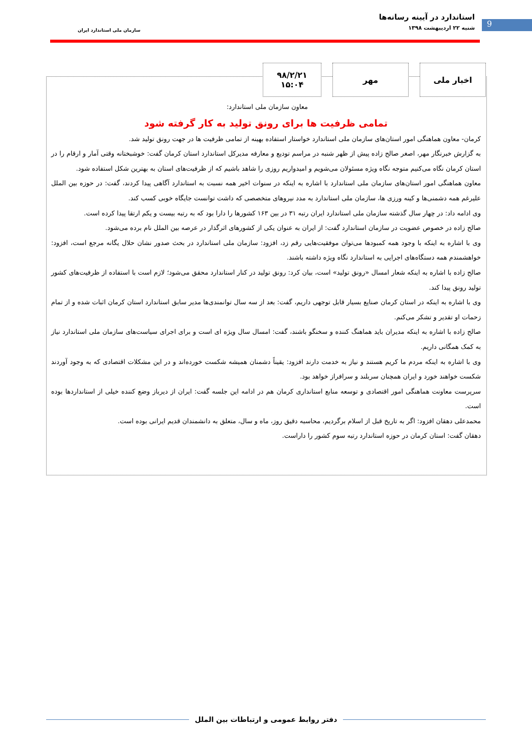9
استاندارد در آیینه رسانه‌ها
شنبه ۲۲ اردیبهشت ۱۳۹۸
سازمان ملی استاندارد ایران
اخبار ملی مهر
۹۸/۲/۲۱
۱۵:۰۴
معاون سازمان ملی استاندارد:
تمامی ظرفیت ها برای رونق تولید به کار گرفته شود
کرمان- معاون هماهنگی امور استان‌های سازمان ملی استاندارد خواستار استفاده بهینه از تمامی ظرفیت ها در جهت رونق تولید شد.
به گزارش خبرنگار مهر، اصغر صالح زاده پیش از ظهر شنبه در مراسم تودیع و معارفه مدیرکل استاندارد استان کرمان گفت: خوشبختانه وقتی آمار و ارقام را در استان کرمان نگاه می‌کنیم متوجه نگاه ویژه مسئولان می‌شویم و امیدواریم روزی را شاهد باشیم که از ظرفیت‌های استان به بهترین شکل استفاده شود.
معاون هماهنگی امور استان‌های سازمان ملی استاندارد با اشاره به اینکه در سنوات اخیر همه نسبت به استاندارد آگاهی پیدا کردند، گفت: در حوزه بین الملل علیرغم همه دشمنی‌ها و کینه ورزی ها، سازمان ملی استاندارد به مدد نیروهای متخصصی که داشت توانست جایگاه خوبی کسب کند.
وی ادامه داد: در چهار سال گذشته سازمان ملی استاندارد ایران رتبه ۳۱ در بین ۱۶۳ کشورها را دارا بود که به رتبه بیست و یکم ارتقا پیدا کرده است.
صالح زاده در خصوص عضویت در سازمان استاندارد گفت: از ایران به عنوان یکی از کشورهای اثرگذار در عرصه بین الملل نام برده می‌شود.
وی با اشاره به اینکه با وجود همه کمبودها می‌توان موفقیت‌هایی رقم زد، افزود: سازمان ملی استاندارد در بحث صدور نشان حلال یگانه مرجع است، افزود: خواهشمندم همه دستگاه‌های اجرایی به استاندارد نگاه ویژه داشته باشند.
صالح زاده با اشاره به اینکه شعار امسال «رونق تولید» است، بیان کرد: رونق تولید در کنار استاندارد محقق می‌شود؛ لازم است با استفاده از ظرفیت‌های کشور تولید رونق پیدا کند.
وی با اشاره به اینکه در استان کرمان صنایع بسیار قابل توجهی داریم، گفت: بعد از سه سال توانمندی‌ها مدیر سابق استاندارد استان کرمان اثبات شده و از تمام زحمات او تقدیر و تشکر می‌کنم.
صالح زاده با اشاره به اینکه مدیران باید هماهنگ کننده و سخنگو باشند، گفت: امسال سال ویژه ای است و برای اجرای سیاست‌های سازمان ملی استاندارد نیاز به کمک همگانی داریم.
وی با اشاره به اینکه مردم ما کریم هستند و نیاز به خدمت دارند افزود: یقیناً دشمنان همیشه شکست خورده‌اند و در این مشکلات اقتصادی که به وجود آوردند شکست خواهند خورد و ایران همچنان سربلند و سرافراز خواهد بود.
سرپرست معاونت هماهنگی امور اقتصادی و توسعه منابع استانداری کرمان هم در ادامه این جلسه گفت: ایران از دیرباز وضع کننده خیلی از استانداردها بوده است.
محمدعلی دهقان افزود: اگر به تاریخ قبل از اسلام برگردیم، محاسبه دقیق روز، ماه و سال، متعلق به دانشمندان قدیم ایرانی بوده است.
دهقان گفت: استان کرمان در حوزه استاندارد رتبه سوم کشور را داراست.
دفتر روابط عمومی و ارتباطات بین الملل